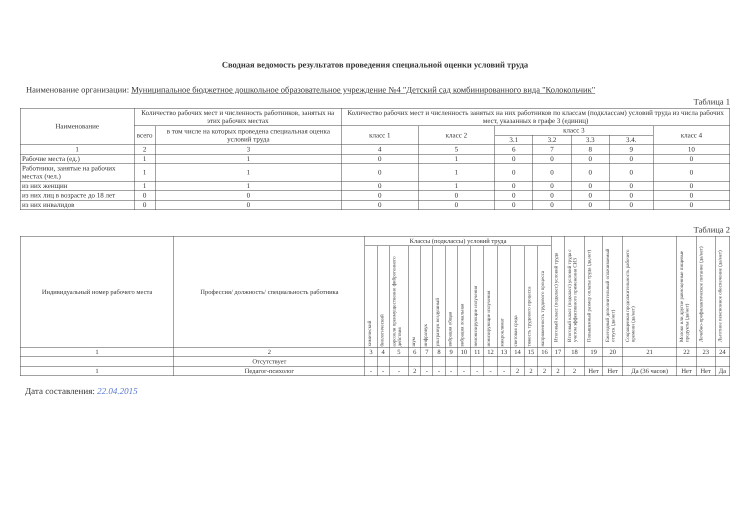Сводная ведомость результатов проведения специальной оценки условий труда
Наименование организации: Муниципальное бюджетное дошкольное образовательное учреждение №4 "Детский сад комбинированного вида "Колокольчик"
Таблица 1
| Наименование | Количество рабочих мест и численность работников, занятых на этих рабочих местах | | Количество рабочих мест и численность занятых на них работников по классам (подклассам) условий труда из числа рабочих мест, указанных в графе 3 (единиц) | | | | | | |
| --- | --- | --- | --- | --- | --- | --- | --- | --- | --- |
| | всего | в том числе на которых проведена специальная оценка условий труда | класс 1 | класс 2 | класс 3 | | | | класс 4 |
| | | | | | 3.1 | 3.2 | 3.3 | 3.4. | |
| 1 | 2 | 3 | 4 | 5 | 6 | 7 | 8 | 9 | 10 |
| Рабочие места (ед.) | 1 | 1 | 0 | 1 | 0 | 0 | 0 | 0 | 0 |
| Работники, занятые на рабочих местах (чел.) | 1 | 1 | 0 | 1 | 0 | 0 | 0 | 0 | 0 |
| из них женщин | 1 | 1 | 0 | 1 | 0 | 0 | 0 | 0 | 0 |
| из них лиц в возрасте до 18 лет | 0 | 0 | 0 | 0 | 0 | 0 | 0 | 0 | 0 |
| из них инвалидов | 0 | 0 | 0 | 0 | 0 | 0 | 0 | 0 | 0 |
Таблица 2
| Индивидуальный номер рабочего места | Профессия/ должность/ специальность работника | Классы (подклассы) условий труда | | | | | | | | | | | | | | Итоговый класс (подкласс) условий труда | Итоговый класс (подкласс) условий труда с учетом эффективного применения СИЗ | Повышенный размер оплаты труда (да,нет) | Ежегодный дополнительный оплачиваемый отпуск (да/нет) | Сокращенная продолжительность рабочего времени (да/нет) | Молоко или другие равноценные пищевые продукты (да/нет) | Лечебно-профилактическое питание (да/нет) | Льготное пенсионное обеспечение (да/нет) |
| --- | --- | --- | --- | --- | --- | --- | --- | --- | --- | --- | --- | --- | --- | --- | --- | --- | --- | --- | --- | --- | --- | --- | --- |
| | | химический | биологический | аэрозоли преимущественно фиброгенного действия | шум | инфразвук | ультразвук воздушный | вибрация общая | вибрация локальная | неионизирующие излучения | ионизирующие излучения | микроклимат | световая среда | тяжесть трудового процесса | напряженность трудового процесса | | | | | | | | |
| 1 | 2 | 3 | 4 | 5 | 6 | 7 | 8 | 9 | 10 | 11 | 12 | 13 | 14 | 15 | 16 | 17 | 18 | 19 | 20 | 21 | 22 | 23 | 24 |
| | Отсутствует | | | | | | | | | | | | | | | | | | | | | | |
| 1 | Педагог-психолог | - | - | - | 2 | - | - | - | - | - | - | - | 2 | 2 | 2 | 2 | 2 | Нет | Нет | Да (36 часов) | Нет | Нет | Да |
Дата составления: 22.04.2015